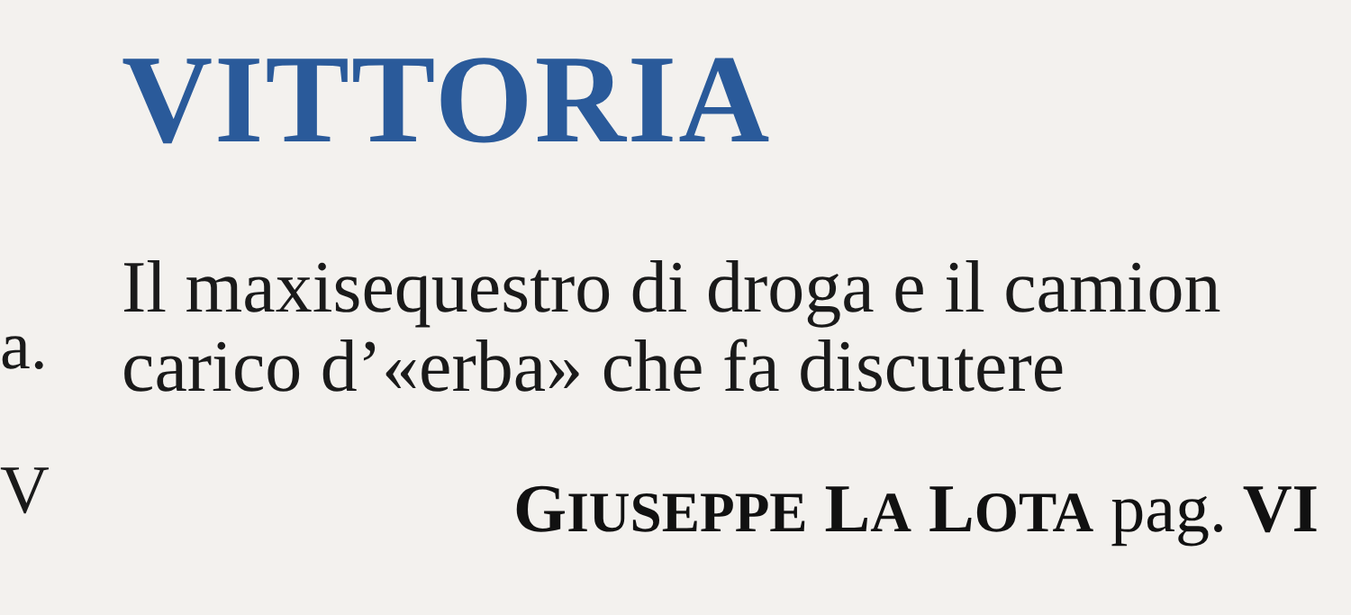VITTORIA
Il maxisequestro di droga e il camion
carico d’«erba» che fa discutere
GIUSEPPE LA LOTA pag. VI
a.
V